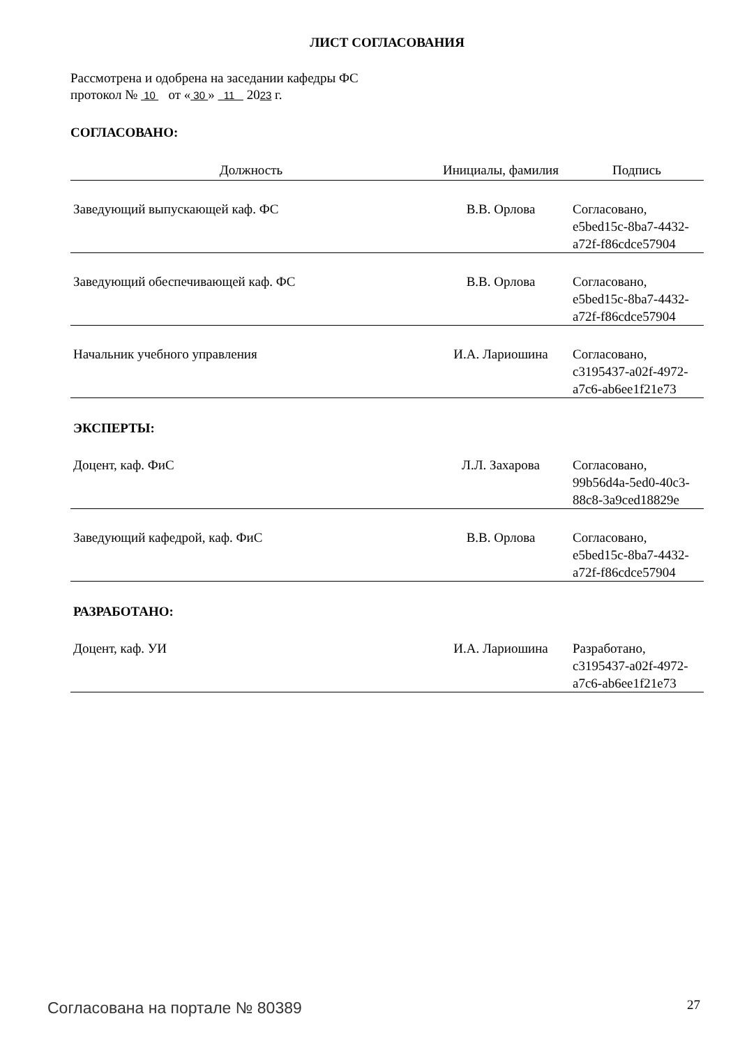ЛИСТ СОГЛАСОВАНИЯ
Рассмотрена и одобрена на заседании кафедры ФС
протокол № 10 от « 30 » 11 2023 г.
СОГЛАСОВАНО:
| Должность | Инициалы, фамилия | Подпись |
| --- | --- | --- |
| Заведующий выпускающей каф. ФС | В.В. Орлова | Согласовано, e5bed15c-8ba7-4432-a72f-f86cdce57904 |
| Заведующий обеспечивающей каф. ФС | В.В. Орлова | Согласовано, e5bed15c-8ba7-4432-a72f-f86cdce57904 |
| Начальник учебного управления | И.А. Лариошина | Согласовано, c3195437-a02f-4972-a7c6-ab6ee1f21e73 |
| ЭКСПЕРТЫ: | | |
| Доцент, каф. ФиС | Л.Л. Захарова | Согласовано, 99b56d4a-5ed0-40c3-88c8-3a9ced18829e |
| Заведующий кафедрой, каф. ФиС | В.В. Орлова | Согласовано, e5bed15c-8ba7-4432-a72f-f86cdce57904 |
| РАЗРАБОТАНО: | | |
| Доцент, каф. УИ | И.А. Лариошина | Разработано, c3195437-a02f-4972-a7c6-ab6ee1f21e73 |
Согласована на портале № 80389 27